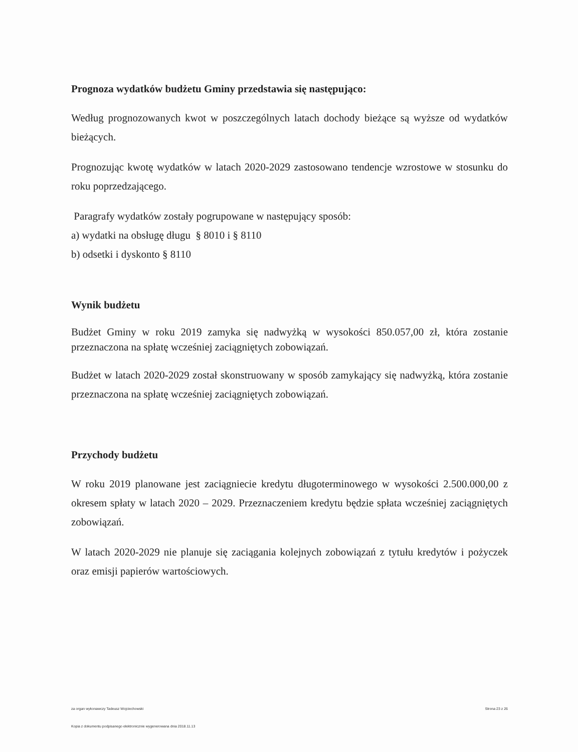Prognoza wydatków budżetu Gminy przedstawia się następująco:
Według prognozowanych kwot w poszczególnych latach dochody bieżące są wyższe od wydatków bieżących.
Prognozując kwotę wydatków w latach 2020-2029 zastosowano tendencje wzrostowe w stosunku do roku poprzedzającego.
Paragrafy wydatków zostały pogrupowane w następujący sposób:
a) wydatki na obsługę długu § 8010 i § 8110
b) odsetki i dyskonto § 8110
Wynik budżetu
Budżet Gminy w roku 2019 zamyka się nadwyżką w wysokości 850.057,00 zł, która zostanie przeznaczona na spłatę wcześniej zaciągniętych zobowiązań.
Budżet w latach 2020-2029 został skonstruowany w sposób zamykający się nadwyżką, która zostanie przeznaczona na spłatę wcześniej zaciągniętych zobowiązań.
Przychody budżetu
W roku 2019 planowane jest zaciągniecie kredytu długoterminowego w wysokości 2.500.000,00 z okresem spłaty w latach 2020 – 2029. Przeznaczeniem kredytu będzie spłata wcześniej zaciągniętych zobowiązań.
W latach 2020-2029 nie planuje się zaciągania kolejnych zobowiązań z tytułu kredytów i pożyczek oraz emisji papierów wartościowych.
za organ wykonawczy Tadeusz Wojciechowski Strona 23 z 26
Kopia z dokumentu podpisanego elektronicznie wygenerowana dnia 2018.11.13